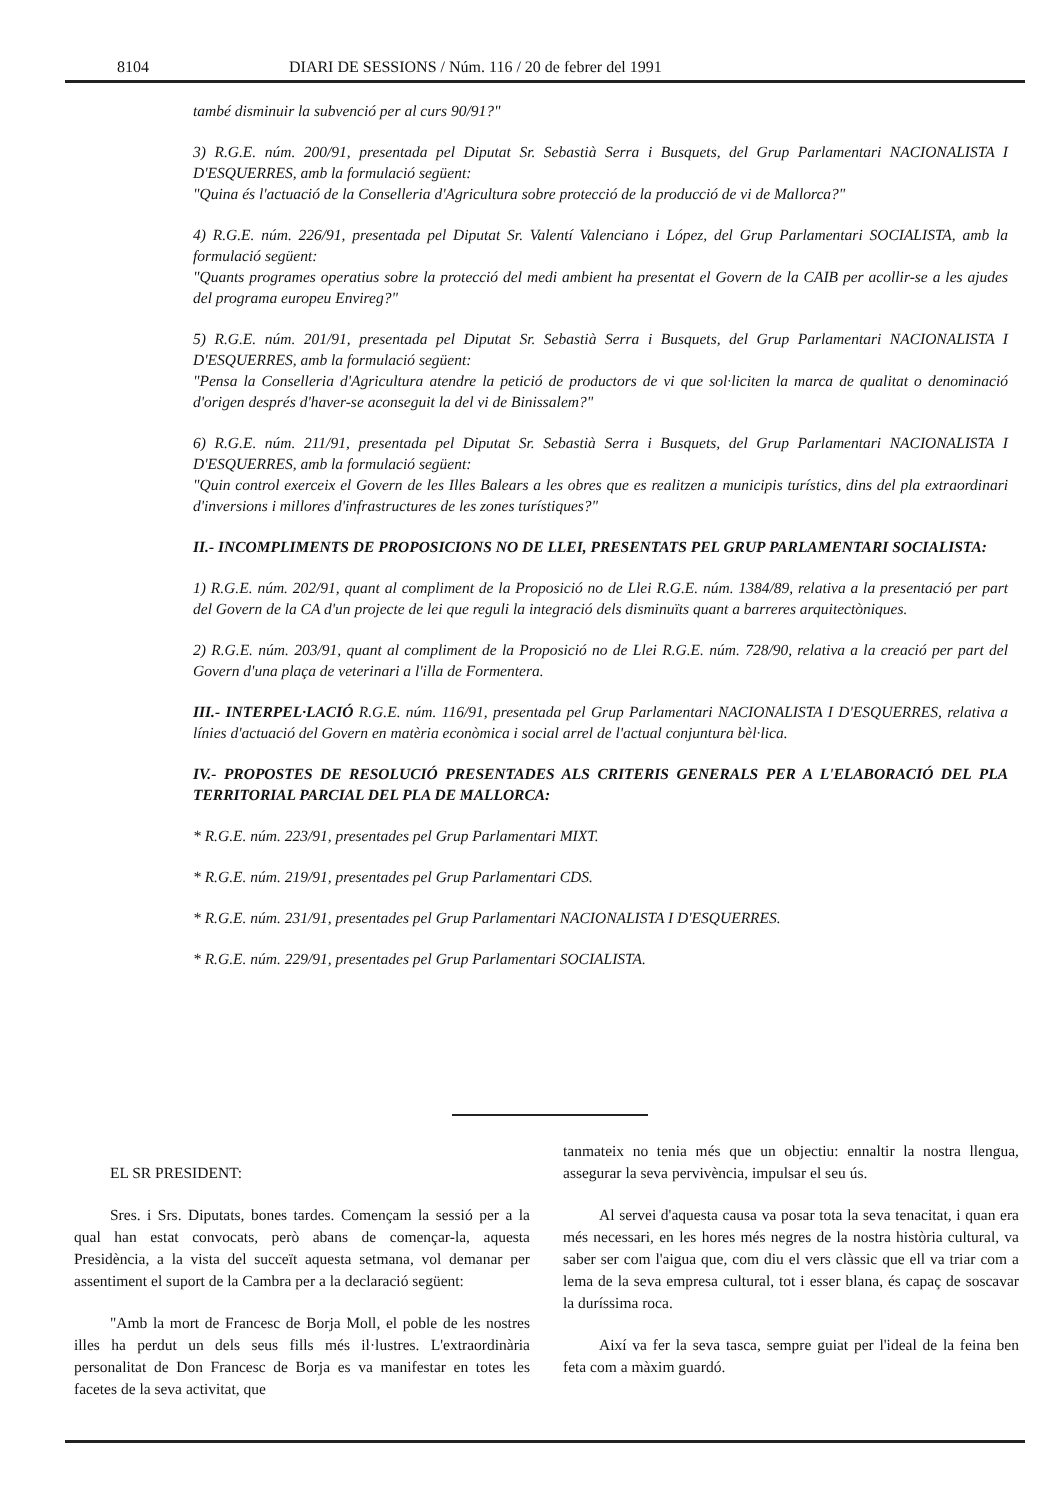8104 DIARI DE SESSIONS / Núm. 116 / 20 de febrer del 1991
també disminuir la subvenció per al curs 90/91?"
3) R.G.E. núm. 200/91, presentada pel Diputat Sr. Sebastià Serra i Busquets, del Grup Parlamentari NACIONALISTA I D'ESQUERRES, amb la formulació següent:
"Quina és l'actuació de la Conselleria d'Agricultura sobre protecció de la producció de vi de Mallorca?"
4) R.G.E. núm. 226/91, presentada pel Diputat Sr. Valentí Valenciano i López, del Grup Parlamentari SOCIALISTA, amb la formulació següent:
"Quants programes operatius sobre la protecció del medi ambient ha presentat el Govern de la CAIB per acollir-se a les ajudes del programa europeu Envireg?"
5) R.G.E. núm. 201/91, presentada pel Diputat Sr. Sebastià Serra i Busquets, del Grup Parlamentari NACIONALISTA I D'ESQUERRES, amb la formulació següent:
"Pensa la Conselleria d'Agricultura atendre la petició de productors de vi que sol·liciten la marca de qualitat o denominació d'origen després d'haver-se aconseguit la del vi de Binissalem?"
6) R.G.E. núm. 211/91, presentada pel Diputat Sr. Sebastià Serra i Busquets, del Grup Parlamentari NACIONALISTA I D'ESQUERRES, amb la formulació següent:
"Quin control exerceix el Govern de les Illes Balears a les obres que es realitzen a municipis turístics, dins del pla extraordinari d'inversions i millores d'infrastructures de les zones turístiques?"
II.- INCOMPLIMENTS DE PROPOSICIONS NO DE LLEI, PRESENTATS PEL GRUP PARLAMENTARI SOCIALISTA:
1) R.G.E. núm. 202/91, quant al compliment de la Proposició no de Llei R.G.E. núm. 1384/89, relativa a la presentació per part del Govern de la CA d'un projecte de lei que reguli la integració dels disminuïts quant a barreres arquitectòniques.
2) R.G.E. núm. 203/91, quant al compliment de la Proposició no de Llei R.G.E. núm. 728/90, relativa a la creació per part del Govern d'una plaça de veterinari a l'illa de Formentera.
III.- INTERPEL·LACIÓ R.G.E. núm. 116/91, presentada pel Grup Parlamentari NACIONALISTA I D'ESQUERRES, relativa a línies d'actuació del Govern en matèria econòmica i social arrel de l'actual conjuntura bèl·lica.
IV.- PROPOSTES DE RESOLUCIÓ PRESENTADES ALS CRITERIS GENERALS PER A L'ELABORACIÓ DEL PLA TERRITORIAL PARCIAL DEL PLA DE MALLORCA:
* R.G.E. núm. 223/91, presentades pel Grup Parlamentari MIXT.
* R.G.E. núm. 219/91, presentades pel Grup Parlamentari CDS.
* R.G.E. núm. 231/91, presentades pel Grup Parlamentari NACIONALISTA I D'ESQUERRES.
* R.G.E. núm. 229/91, presentades pel Grup Parlamentari SOCIALISTA.
EL SR PRESIDENT:
Sres. i Srs. Diputats, bones tardes. Començam la sessió per a la qual han estat convocats, però abans de començar-la, aquesta Presidència, a la vista del succeït aquesta setmana, vol demanar per assentiment el suport de la Cambra per a la declaració següent:
"Amb la mort de Francesc de Borja Moll, el poble de les nostres illes ha perdut un dels seus fills més il·lustres. L'extraordinària personalitat de Don Francesc de Borja es va manifestar en totes les facetes de la seva activitat, que
tanmateix no tenia més que un objectiu: ennaltir la nostra llengua, assegurar la seva pervivència, impulsar el seu ús.
Al servei d'aquesta causa va posar tota la seva tenacitat, i quan era més necessari, en les hores més negres de la nostra història cultural, va saber ser com l'aigua que, com diu el vers clàssic que ell va triar com a lema de la seva empresa cultural, tot i esser blana, és capaç de soscavar la duríssima roca.
Així va fer la seva tasca, sempre guiat per l'ideal de la feina ben feta com a màxim guardó.